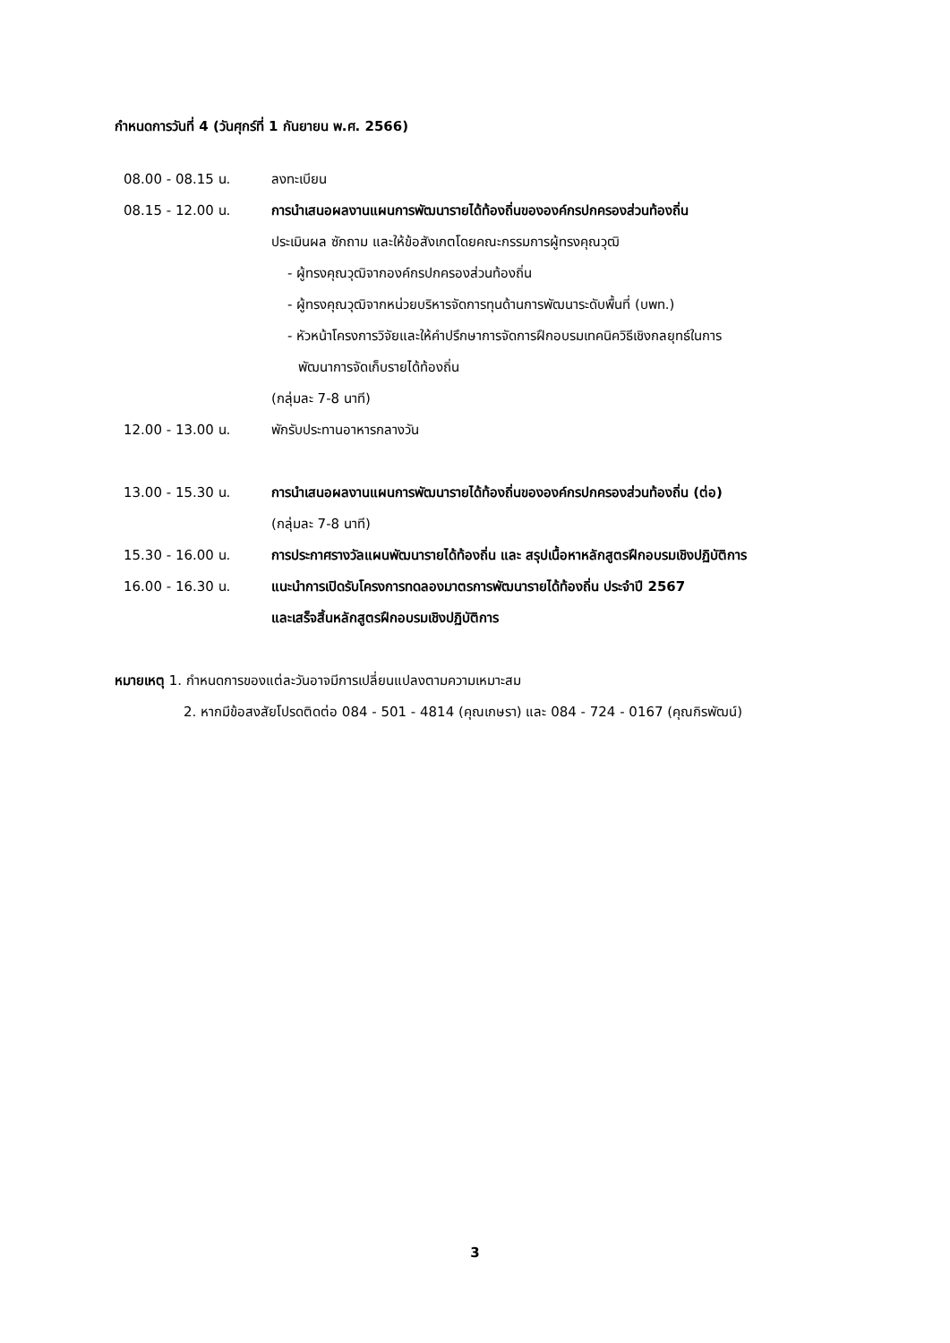กำหนดการวันที่ 4 (วันศุกร์ที่ 1 กันยายน พ.ศ. 2566)
08.00 - 08.15 น. ลงทะเบียน
08.15 - 12.00 น. การนำเสนอผลงานแผนการพัฒนารายได้ท้องถิ่นขององค์กรปกครองส่วนท้องถิ่น
ประเมินผล ซักถาม และให้ข้อสังเกตโดยคณะกรรมการผู้ทรงคุณวุฒิ
- ผู้ทรงคุณวุฒิจากองค์กรปกครองส่วนท้องถิ่น
- ผู้ทรงคุณวุฒิจากหน่วยบริหารจัดการทุนด้านการพัฒนาระดับพื้นที่ (บพท.)
- หัวหน้าโครงการวิจัยและให้คำปรึกษาการจัดการฝึกอบรมเทคนิควิธีเชิงกลยุทธ์ในการ
พัฒนาการจัดเก็บรายได้ท้องถิ่น
(กลุ่มละ 7-8 นาที)
12.00 - 13.00 น. พักรับประทานอาหารกลางวัน
13.00 - 15.30 น. การนำเสนอผลงานแผนการพัฒนารายได้ท้องถิ่นขององค์กรปกครองส่วนท้องถิ่น (ต่อ)
(กลุ่มละ 7-8 นาที)
15.30 - 16.00 น. การประกาศรางวัลแผนพัฒนารายได้ท้องถิ่น และ สรุปเนื้อหาหลักสูตรฝึกอบรมเชิงปฏิบัติการ
16.00 - 16.30 น. แนะนำการเปิดรับโครงการทดลองมาตรการพัฒนารายได้ท้องถิ่น ประจำปี 2567
และเสร็จสิ้นหลักสูตรฝึกอบรมเชิงปฏิบัติการ
หมายเหตุ 1. กำหนดการของแต่ละวันอาจมีการเปลี่ยนแปลงตามความเหมาะสม
2. หากมีข้อสงสัยโปรดติดต่อ 084 - 501 - 4814 (คุณเกษรา) และ 084 - 724 - 0167 (คุณกิรพัฒน์)
3